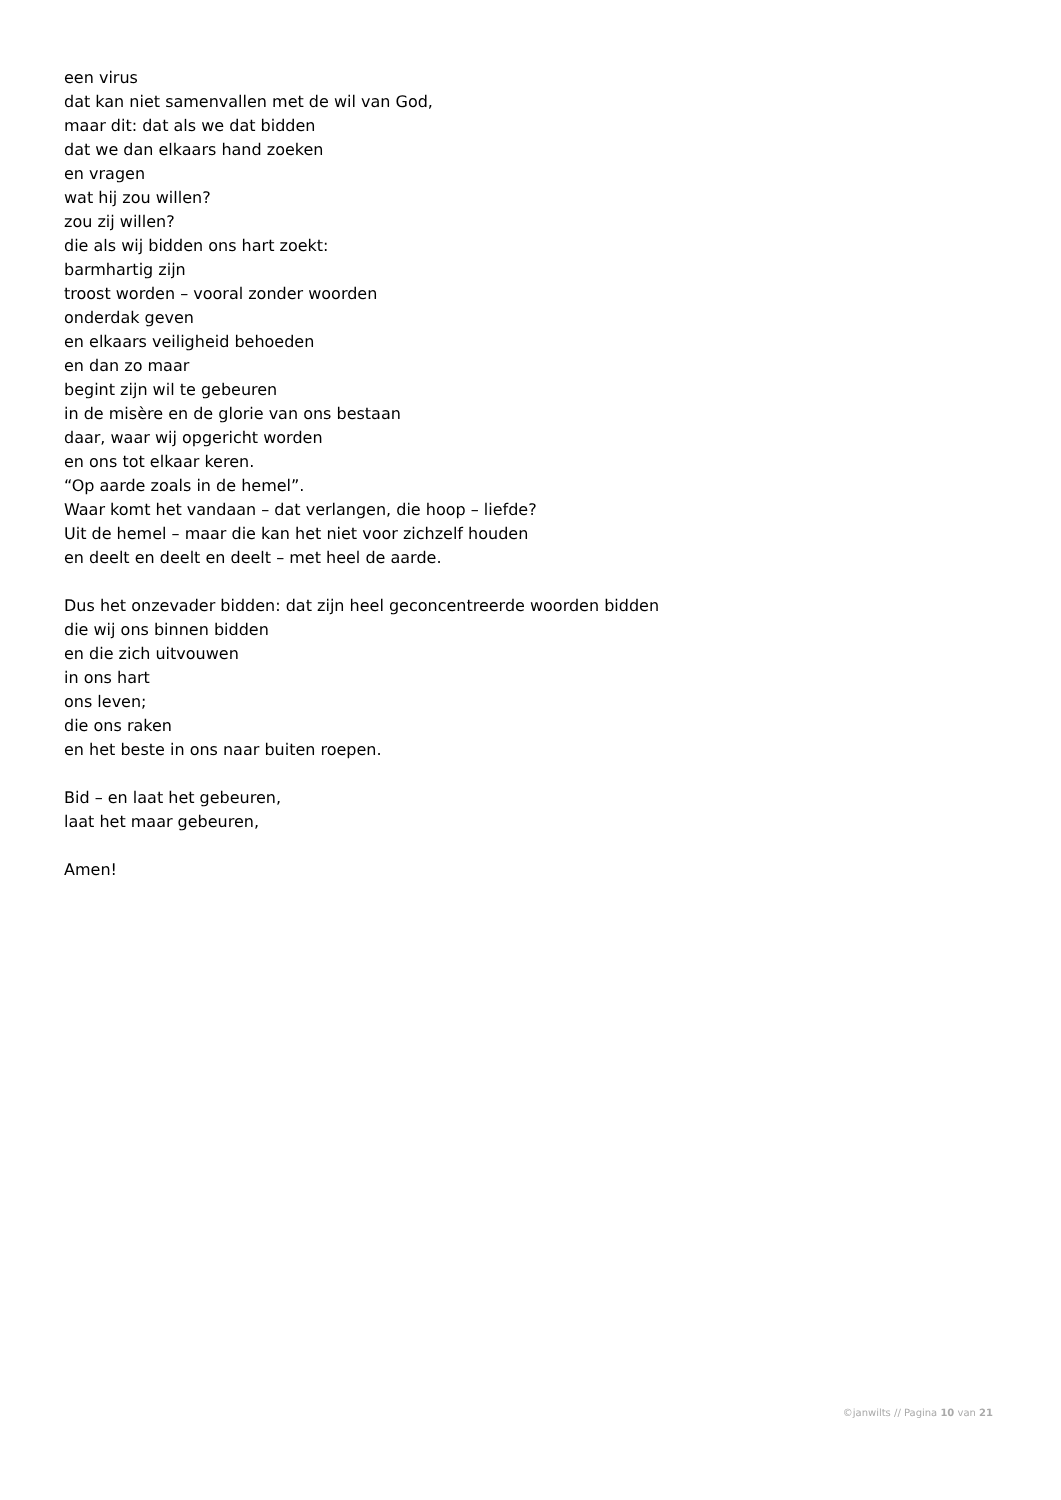een virus
dat kan niet samenvallen met de wil van God,
maar dit: dat als we dat bidden
dat we dan elkaars hand zoeken
en vragen
wat hij zou willen?
zou zij willen?
die als wij bidden ons hart zoekt:
barmhartig zijn
troost worden – vooral zonder woorden
onderdak geven
en elkaars veiligheid behoeden
en dan zo maar
begint zijn wil te gebeuren
in de misère en de glorie van ons bestaan
daar, waar wij opgericht worden
en ons tot elkaar keren.
“Op aarde zoals in de hemel”.
Waar komt het vandaan – dat verlangen, die hoop – liefde?
Uit de hemel – maar die kan het niet voor zichzelf houden
en deelt en deelt en deelt – met heel de aarde.
Dus het onzevader bidden: dat zijn heel geconcentreerde woorden bidden
die wij ons binnen bidden
en die zich uitvouwen
in ons hart
ons leven;
die ons raken
en het beste in ons naar buiten roepen.
Bid – en laat het gebeuren,
laat het maar gebeuren,
Amen!
©janwilts // Pagina 10 van 21